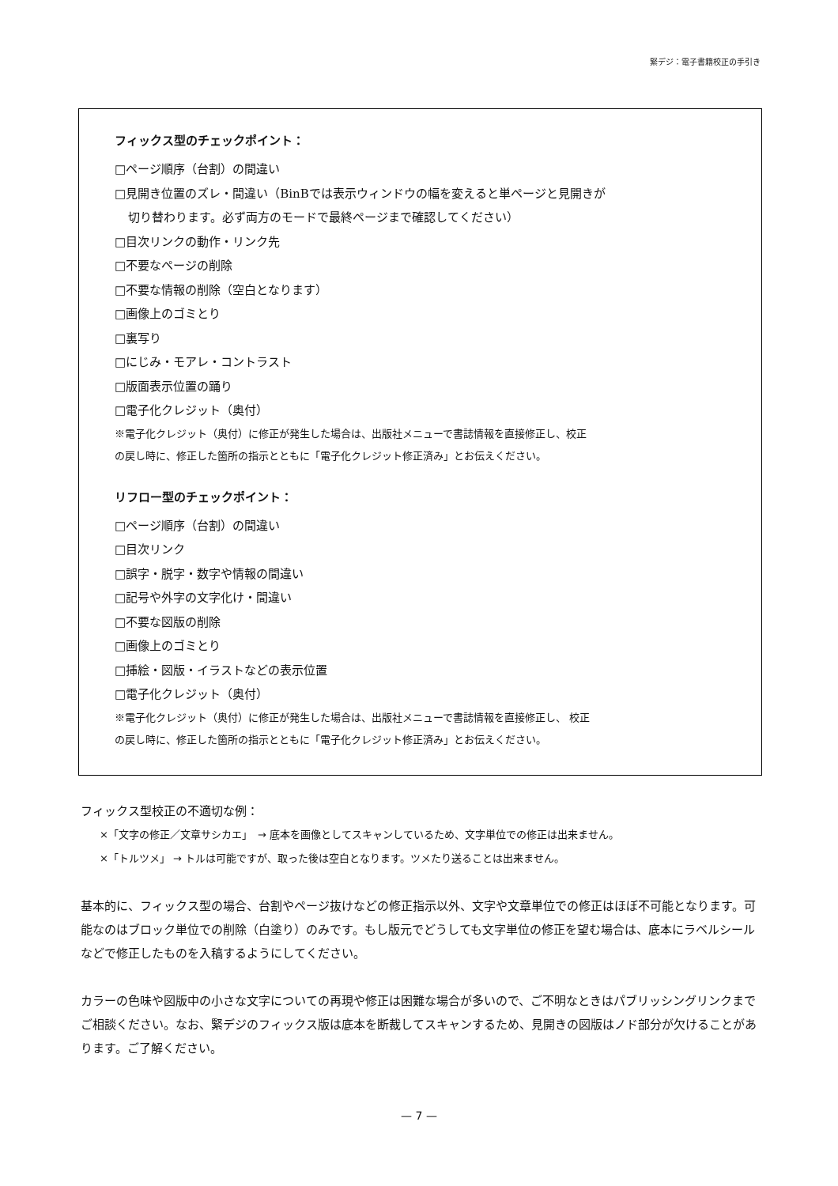緊デジ：電子書籍校正の手引き
フィックス型のチェックポイント：
□ページ順序（台割）の間違い
□見開き位置のズレ・間違い（BinBでは表示ウィンドウの幅を変えると単ページと見開きが
切り替わります。必ず両方のモードで最終ページまで確認してください）
□目次リンクの動作・リンク先
□不要なページの削除
□不要な情報の削除（空白となります）
□画像上のゴミとり
□裏写り
□にじみ・モアレ・コントラスト
□版面表示位置の踊り
□電子化クレジット（奥付）
※電子化クレジット（奥付）に修正が発生した場合は、出版社メニューで書誌情報を直接修正し、校正
の戻し時に、修正した箇所の指示とともに「電子化クレジット修正済み」とお伝えください。
リフロー型のチェックポイント：
□ページ順序（台割）の間違い
□目次リンク
□誤字・脱字・数字や情報の間違い
□記号や外字の文字化け・間違い
□不要な図版の削除
□画像上のゴミとり
□挿絵・図版・イラストなどの表示位置
□電子化クレジット（奥付）
※電子化クレジット（奥付）に修正が発生した場合は、出版社メニューで書誌情報を直接修正し、 校正
の戻し時に、修正した箇所の指示とともに「電子化クレジット修正済み」とお伝えください。
フィックス型校正の不適切な例：
×「文字の修正／文章サシカエ」　→ 底本を画像としてスキャンしているため、文字単位での修正は出来ません。
×「トルツメ」 → トルは可能ですが、取った後は空白となります。ツメたり送ることは出来ません。
基本的に、フィックス型の場合、台割やページ抜けなどの修正指示以外、文字や文章単位での修正はほぼ不可能となります。可能なのはブロック単位での削除（白塗り）のみです。もし版元でどうしても文字単位の修正を望む場合は、底本にラベルシールなどで修正したものを入稿するようにしてください。
カラーの色味や図版中の小さな文字についての再現や修正は困難な場合が多いので、ご不明なときはパブリッシングリンクまでご相談ください。なお、緊デジのフィックス版は底本を断裁してスキャンするため、見開きの図版はノド部分が欠けることがあります。ご了解ください。
— 7 —